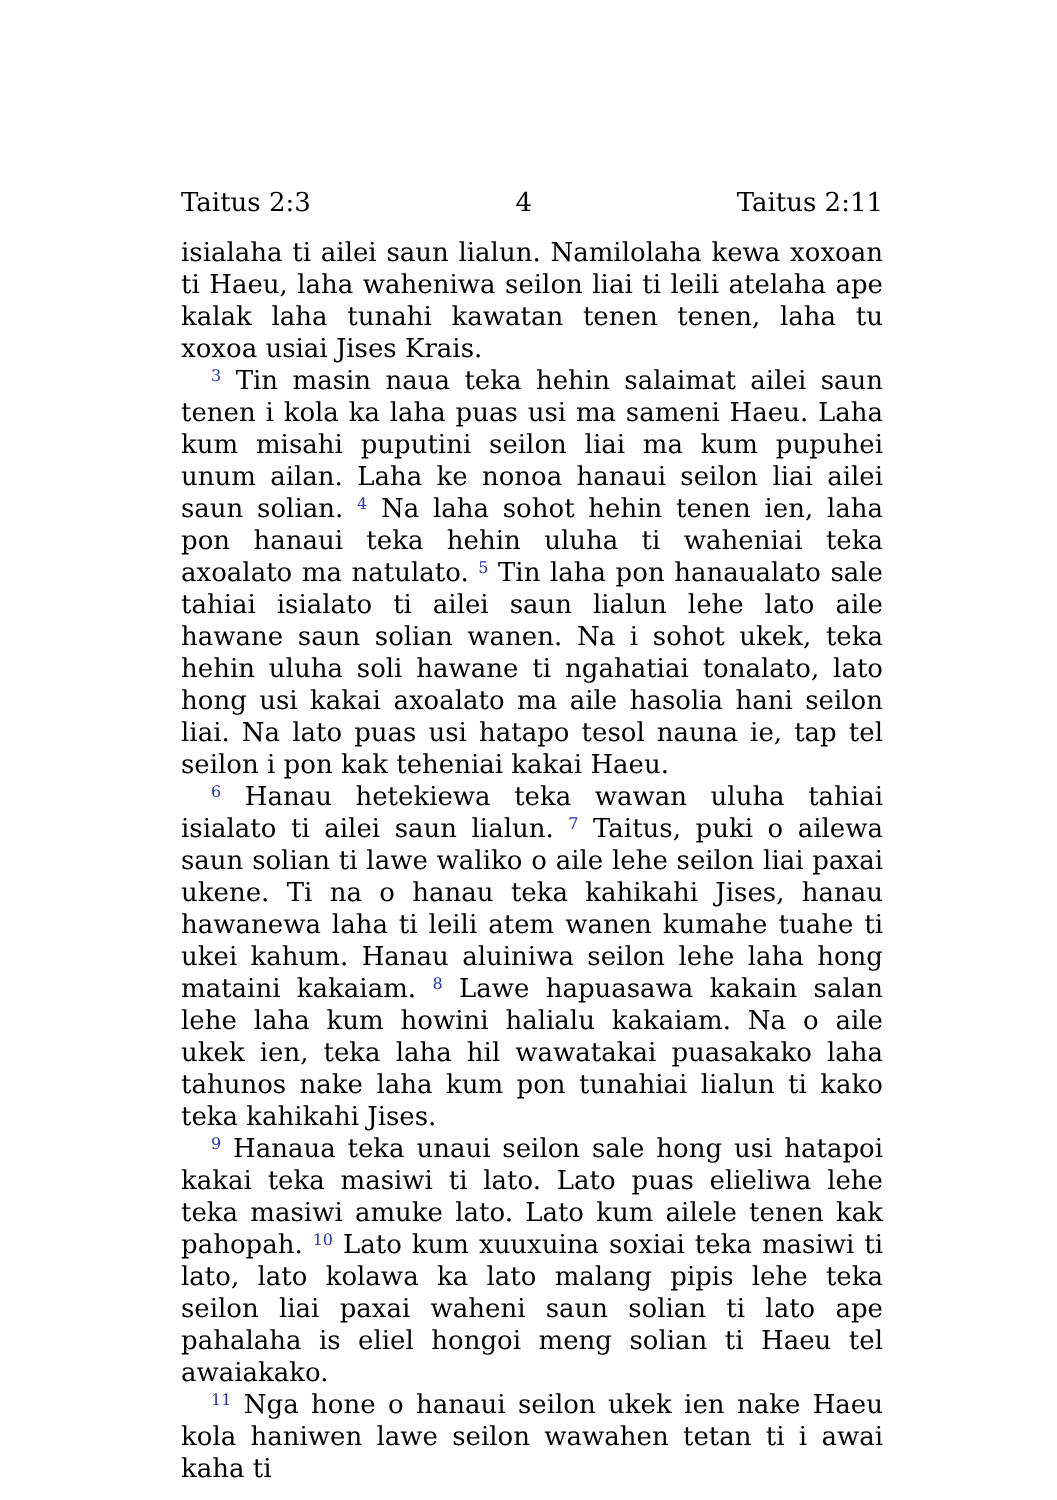Taitus 2:3 4 Taitus 2:11
isialaha ti ailei saun lialun. Namilolaha kewa xoxoan ti Haeu, laha waheniwa seilon liai ti leili atelaha ape kalak laha tunahi kawatan tenen tenen, laha tu xoxoa usiai Jises Krais.
<sup>3</sup> Tin masin naua teka hehin salaimat ailei saun tenen i kola ka laha puas usi ma sameni Haeu. Laha kum misahi puputini seilon liai ma kum pupuhei unum ailan. Laha ke nonoa hanaui seilon liai ailei saun solian. <sup>4</sup> Na laha sohot hehin tenen ien, laha pon hanaui teka hehin uluha ti waheniai teka axoalato ma natulato. <sup>5</sup> Tin laha pon hanaualato sale tahiai isialato ti ailei saun lialun lehe lato aile hawane saun solian wanen. Na i sohot ukek, teka hehin uluha soli hawane ti ngahatiai tonalato, lato hong usi kakai axoalato ma aile hasolia hani seilon liai. Na lato puas usi hatapo tesol nauna ie, tap tel seilon i pon kak teheniai kakai Haeu.
<sup>6</sup> Hanau hetekiewa teka wawan uluha tahiai isialato ti ailei saun lialun. <sup>7</sup> Taitus, puki o ailewa saun solian ti lawe waliko o aile lehe seilon liai paxai ukene. Ti na o hanau teka kahikahi Jises, hanau hawanewa laha ti leili atem wanen kumahe tuahe ti ukei kahum. Hanau aluiniwa seilon lehe laha hong mataini kakaiam. <sup>8</sup> Lawe hapuasawa kakain salan lehe laha kum howini halialu kakaiam. Na o aile ukek ien, teka laha hil wawatakai puasakako laha tahunos nake laha kum pon tunahiai lialun ti kako teka kahikahi Jises.
<sup>9</sup> Hanaua teka unaui seilon sale hong usi hatapoi kakai teka masiwi ti lato. Lato puas elieliwa lehe teka masiwi amuke lato. Lato kum ailele tenen kak pahopah. <sup>10</sup> Lato kum xuuxuina soxiai teka masiwi ti lato, lato kolawa ka lato malang pipis lehe teka seilon liai paxai waheni saun solian ti lato ape pahalaha is eliel hongoi meng solian ti Haeu tel awaiakako.
<sup>11</sup> Nga hone o hanaui seilon ukek ien nake Haeu kola haniwen lawe seilon wawahen tetan ti i awai kaha ti